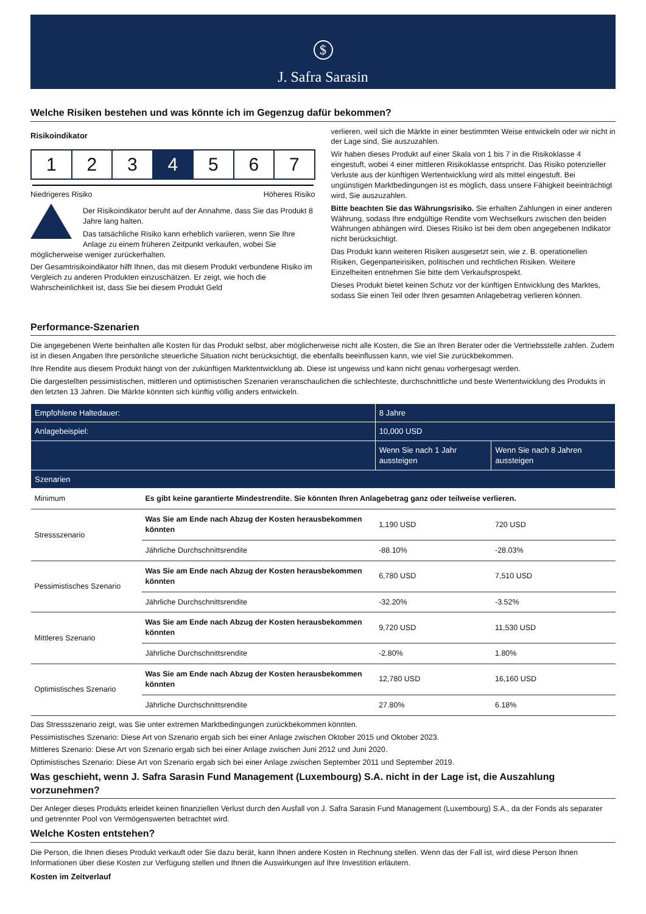$
J. Safra Sarasin
Welche Risiken bestehen und was könnte ich im Gegenzug dafür bekommen?
Risikoindikator
1 2 3 4 5 6 7
Niedrigeres Risiko Höheres Risiko
Der Risikoindikator beruht auf der Annahme, dass Sie das Produkt 8 Jahre lang halten.
Das tatsächliche Risiko kann erheblich variieren, wenn Sie Ihre Anlage zu einem früheren Zeitpunkt verkaufen, wobei Sie möglicherweise weniger zurückerhalten.
Der Gesamtrisikoindikator hilft Ihnen, das mit diesem Produkt verbundene Risiko im Vergleich zu anderen Produkten einzuschätzen. Er zeigt, wie hoch die Wahrscheinlichkeit ist, dass Sie bei diesem Produkt Geld
verlieren, weil sich die Märkte in einer bestimmten Weise entwickeln oder wir nicht in der Lage sind, Sie auszuzahlen.
Wir haben dieses Produkt auf einer Skala von 1 bis 7 in die Risikoklasse 4 eingestuft, wobei 4 einer mittleren Risikoklasse entspricht. Das Risiko potenzieller Verluste aus der künftigen Wertentwicklung wird als mittel eingestuft. Bei ungünstigen Marktbedingungen ist es möglich, dass unsere Fähigkeit beeinträchtigt wird, Sie auszuzahlen.
Bitte beachten Sie das Währungsrisiko. Sie erhalten Zahlungen in einer anderen Währung, sodass Ihre endgültige Rendite vom Wechselkurs zwischen den beiden Währungen abhängen wird. Dieses Risiko ist bei dem oben angegebenen Indikator nicht berücksichtigt.
Das Produkt kann weiteren Risiken ausgesetzt sein, wie z. B. operationellen Risiken, Gegenparteirisiken, politischen und rechtlichen Risiken. Weitere Einzelheiten entnehmen Sie bitte dem Verkaufsprospekt.
Dieses Produkt bietet keinen Schutz vor der künftigen Entwicklung des Marktes, sodass Sie einen Teil oder Ihren gesamten Anlagebetrag verlieren können.
Performance-Szenarien
Die angegebenen Werte beinhalten alle Kosten für das Produkt selbst, aber möglicherweise nicht alle Kosten, die Sie an Ihren Berater oder die Vertriebsstelle zahlen. Zudem ist in diesen Angaben Ihre persönliche steuerliche Situation nicht berücksichtigt, die ebenfalls beeinflussen kann, wie viel Sie zurückbekommen.
Ihre Rendite aus diesem Produkt hängt von der zukünftigen Marktentwicklung ab. Diese ist ungewiss und kann nicht genau vorhergesagt werden.
Die dargestellten pessimistischen, mittleren und optimistischen Szenarien veranschaulichen die schlechteste, durchschnittliche und beste Wertentwicklung des Produkts in den letzten 13 Jahren. Die Märkte könnten sich künftig völlig anders entwickeln.
| Empfohlene Haltedauer: | | 8 Jahre | |
| --- | --- | --- | --- |
| Anlagebeispiel: | | 10,000 USD | |
| | | Wenn Sie nach 1 Jahr aussteigen | Wenn Sie nach 8 Jahren aussteigen |
| Szenarien | | | |
| Minimum | Es gibt keine garantierte Mindestrendite. Sie könnten Ihren Anlagebetrag ganz oder teilweise verlieren. | | |
| Stressszenario | Was Sie am Ende nach Abzug der Kosten herausbekommen könnten | 1,190 USD | 720 USD |
| | Jährliche Durchschnittsrendite | -88.10% | -28.03% |
| Pessimistisches Szenario | Was Sie am Ende nach Abzug der Kosten herausbekommen könnten | 6,780 USD | 7,510 USD |
| | Jährliche Durchschnittsrendite | -32.20% | -3.52% |
| Mittleres Szenario | Was Sie am Ende nach Abzug der Kosten herausbekommen könnten | 9,720 USD | 11,530 USD |
| | Jährliche Durchschnittsrendite | -2.80% | 1.80% |
| Optimistisches Szenario | Was Sie am Ende nach Abzug der Kosten herausbekommen könnten | 12,780 USD | 16,160 USD |
| | Jährliche Durchschnittsrendite | 27.80% | 6.18% |
Das Stressszenario zeigt, was Sie unter extremen Marktbedingungen zurückbekommen könnten.
Pessimistisches Szenario: Diese Art von Szenario ergab sich bei einer Anlage zwischen Oktober 2015 und Oktober 2023.
Mittleres Szenario: Diese Art von Szenario ergab sich bei einer Anlage zwischen Juni 2012 und Juni 2020.
Optimistisches Szenario: Diese Art von Szenario ergab sich bei einer Anlage zwischen September 2011 und September 2019.
Was geschieht, wenn J. Safra Sarasin Fund Management (Luxembourg) S.A. nicht in der Lage ist, die Auszahlung vorzunehmen?
Der Anleger dieses Produkts erleidet keinen finanziellen Verlust durch den Ausfall von J. Safra Sarasin Fund Management (Luxembourg) S.A., da der Fonds als separater und getrennter Pool von Vermögenswerten betrachtet wird.
Welche Kosten entstehen?
Die Person, die Ihnen dieses Produkt verkauft oder Sie dazu berät, kann Ihnen andere Kosten in Rechnung stellen. Wenn das der Fall ist, wird diese Person Ihnen Informationen über diese Kosten zur Verfügung stellen und Ihnen die Auswirkungen auf Ihre Investition erläutern.
Kosten im Zeitverlauf